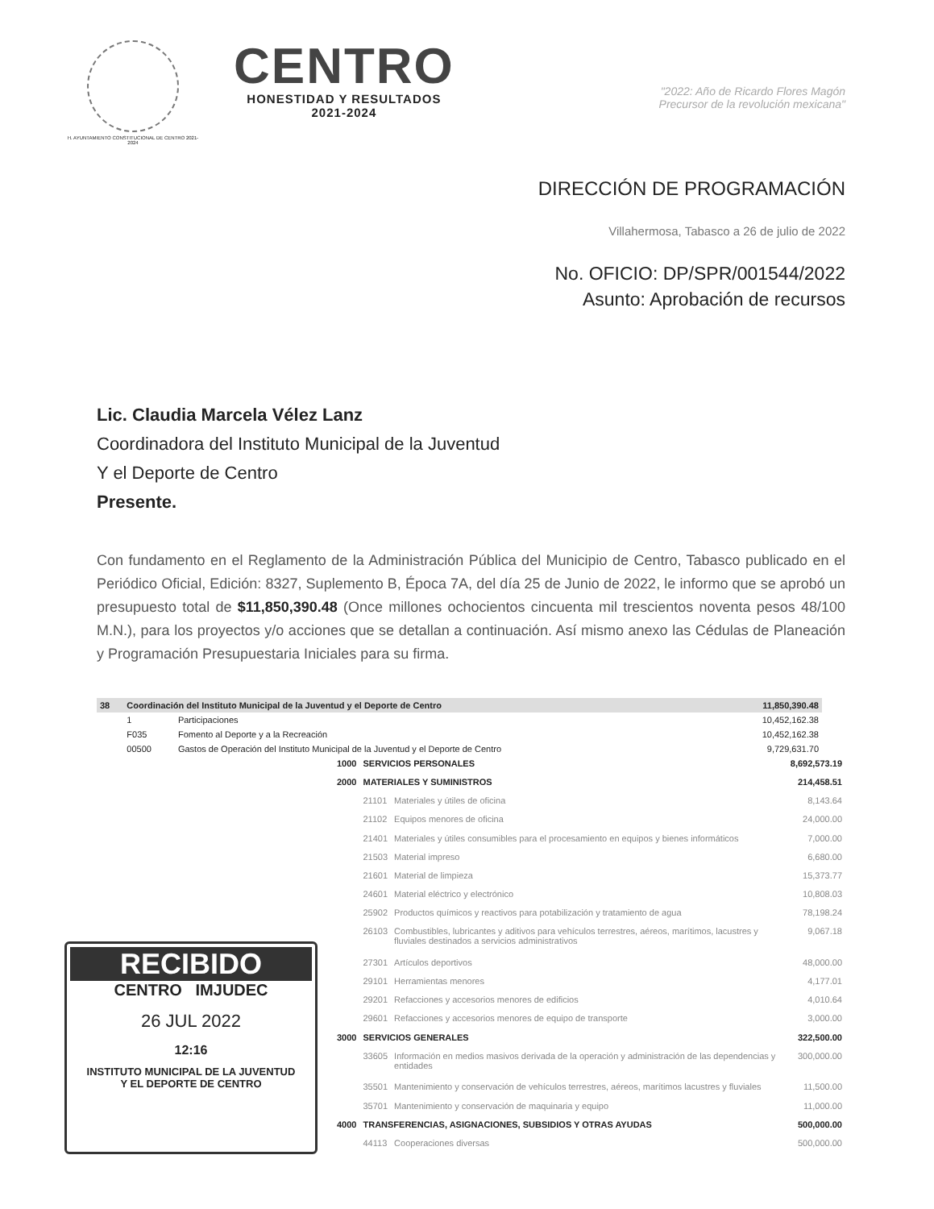H. AYUNTAMIENTO CONSTITUCIONAL DE CENTRO 2021-2024
CENTRO
HONESTIDAD Y RESULTADOS
2021-2024
"2022: Año de Ricardo Flores Magón
Precursor de la revolución mexicana"
DIRECCIÓN DE PROGRAMACIÓN
Villahermosa, Tabasco a 26 de julio de 2022
No. OFICIO: DP/SPR/001544/2022
Asunto: Aprobación de recursos
Lic. Claudia Marcela Vélez Lanz
Coordinadora del Instituto Municipal de la Juventud
Y el Deporte de Centro
Presente.
Con fundamento en el Reglamento de la Administración Pública del Municipio de Centro, Tabasco publicado en el Periódico Oficial, Edición: 8327, Suplemento B, Época 7A, del día 25 de Junio de 2022, le informo que se aprobó un presupuesto total de $11,850,390.48 (Once millones ochocientos cincuenta mil trescientos noventa pesos 48/100 M.N.), para los proyectos y/o acciones que se detallan a continuación. Así mismo anexo las Cédulas de Planeación y Programación Presupuestaria Iniciales para su firma.
| 38 | Coordinación del Instituto Municipal de la Juventud y el Deporte de Centro | | 11,850,390.48 |
| | 1 | Participaciones | 10,452,162.38 |
| | F035 | Fomento al Deporte y a la Recreación | 10,452,162.38 |
| | 00500 | Gastos de Operación del Instituto Municipal de la Juventud y el Deporte de Centro | 9,729,631.70 |
RECIBIDO
CENTRO IMJUDEC
26 JUL 2022
12:16
INSTITUTO MUNICIPAL DE LA JUVENTUD
Y EL DEPORTE DE CENTRO
| 1000 | SERVICIOS PERSONALES | | 8,692,573.19 |
| 2000 | MATERIALES Y SUMINISTROS | | 214,458.51 |
| | 21101 | Materiales y útiles de oficina | 8,143.64 |
| | 21102 | Equipos menores de oficina | 24,000.00 |
| | 21401 | Materiales y útiles consumibles para el procesamiento en equipos y bienes informáticos | 7,000.00 |
| | 21503 | Material impreso | 6,680.00 |
| | 21601 | Material de limpieza | 15,373.77 |
| | 24601 | Material eléctrico y electrónico | 10,808.03 |
| | 25902 | Productos químicos y reactivos para potabilización y tratamiento de agua | 78,198.24 |
| | 26103 | Combustibles, lubricantes y aditivos para vehículos terrestres, aéreos, marítimos, lacustres y fluviales destinados a servicios administrativos | 9,067.18 |
| | 27301 | Artículos deportivos | 48,000.00 |
| | 29101 | Herramientas menores | 4,177.01 |
| | 29201 | Refacciones y accesorios menores de edificios | 4,010.64 |
| | 29601 | Refacciones y accesorios menores de equipo de transporte | 3,000.00 |
| 3000 | SERVICIOS GENERALES | | 322,500.00 |
| | 33605 | Información en medios masivos derivada de la operación y administración de las dependencias y entidades | 300,000.00 |
| | 35501 | Mantenimiento y conservación de vehículos terrestres, aéreos, marítimos lacustres y fluviales | 11,500.00 |
| | 35701 | Mantenimiento y conservación de maquinaria y equipo | 11,000.00 |
| 4000 | TRANSFERENCIAS, ASIGNACIONES, SUBSIDIOS Y OTRAS AYUDAS | | 500,000.00 |
| | 44113 | Cooperaciones diversas | 500,000.00 |